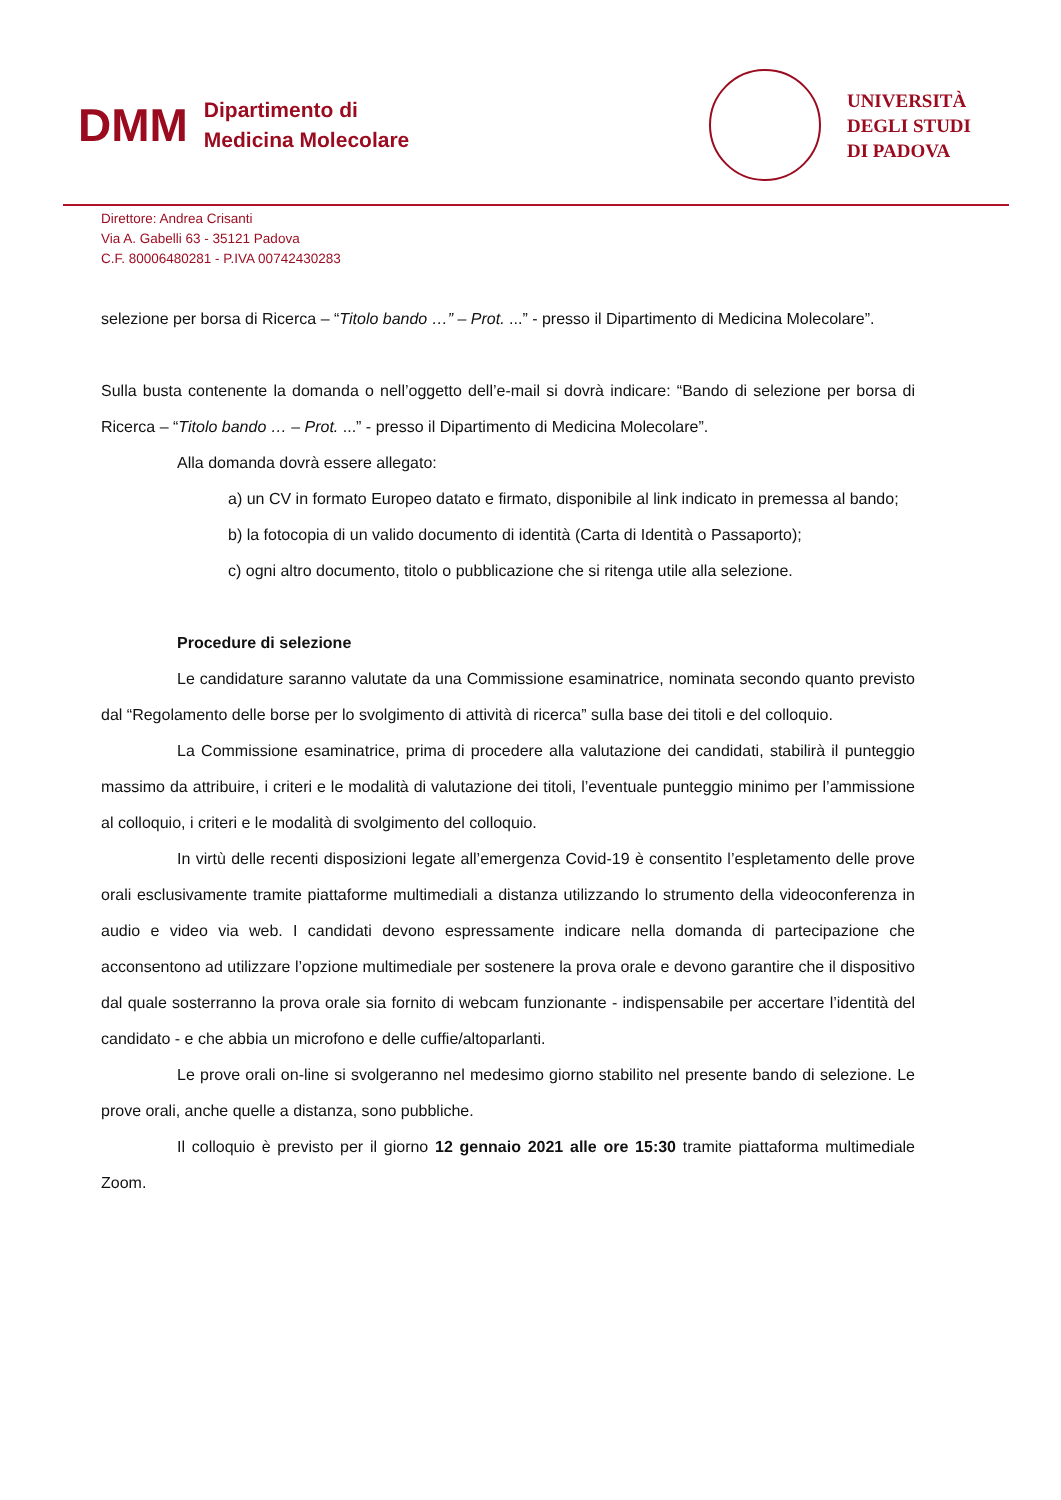DMM
Dipartimento di
Medicina Molecolare
UNIVERSITÀ
DEGLI STUDI
DI PADOVA
Direttore: Andrea Crisanti
Via A. Gabelli 63 - 35121 Padova
C.F. 80006480281 - P.IVA 00742430283
selezione per borsa di Ricerca – “Titolo bando …” – Prot. ...” - presso il Dipartimento di Medicina Molecolare”.
Sulla busta contenente la domanda o nell’oggetto dell’e-mail si dovrà indicare: “Bando di selezione per borsa di Ricerca – “Titolo bando … – Prot. ...” - presso il Dipartimento di Medicina Molecolare”.
Alla domanda dovrà essere allegato:
a) un CV in formato Europeo datato e firmato, disponibile al link indicato in premessa al bando;
b) la fotocopia di un valido documento di identità (Carta di Identità o Passaporto);
c) ogni altro documento, titolo o pubblicazione che si ritenga utile alla selezione.
Procedure di selezione
Le candidature saranno valutate da una Commissione esaminatrice, nominata secondo quanto previsto dal “Regolamento delle borse per lo svolgimento di attività di ricerca” sulla base dei titoli e del colloquio.
La Commissione esaminatrice, prima di procedere alla valutazione dei candidati, stabilirà il punteggio massimo da attribuire, i criteri e le modalità di valutazione dei titoli, l’eventuale punteggio minimo per l’ammissione al colloquio, i criteri e le modalità di svolgimento del colloquio.
In virtù delle recenti disposizioni legate all’emergenza Covid-19 è consentito l’espletamento delle prove orali esclusivamente tramite piattaforme multimediali a distanza utilizzando lo strumento della videoconferenza in audio e video via web. I candidati devono espressamente indicare nella domanda di partecipazione che acconsentono ad utilizzare l’opzione multimediale per sostenere la prova orale e devono garantire che il dispositivo dal quale sosterranno la prova orale sia fornito di webcam funzionante - indispensabile per accertare l’identità del candidato - e che abbia un microfono e delle cuffie/altoparlanti.
Le prove orali on-line si svolgeranno nel medesimo giorno stabilito nel presente bando di selezione. Le prove orali, anche quelle a distanza, sono pubbliche.
Il colloquio è previsto per il giorno 12 gennaio 2021 alle ore 15:30 tramite piattaforma multimediale Zoom.